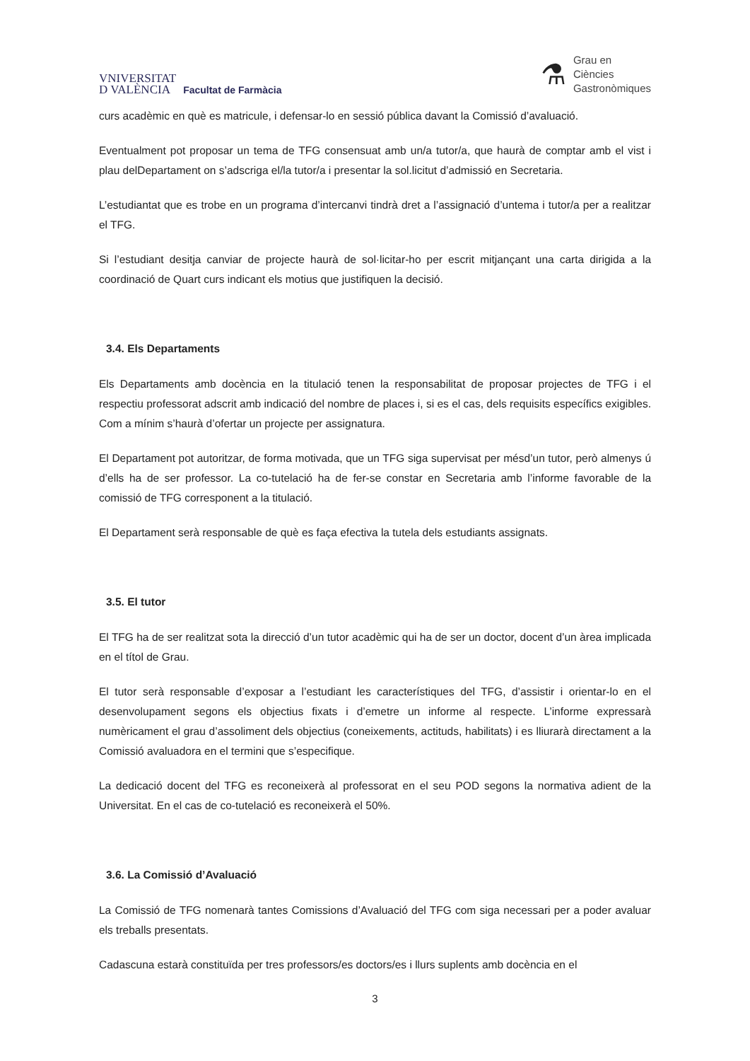VNIVERSITAT
D VALÈNCIA
Facultat de Farmàcia
⚗
Grau en
Ciències
Gastronòmiques
curs acadèmic en què es matricule, i defensar-lo en sessió pública davant la Comissió d’avaluació.
Eventualment pot proposar un tema de TFG consensuat amb un/a tutor/a, que haurà de comptar amb el vist i plau delDepartament on s’adscriga el/la tutor/a i presentar la sol.licitut d’admissió en Secretaria.
L’estudiantat que es trobe en un programa d’intercanvi tindrà dret a l’assignació d’untema i tutor/a per a realitzar el TFG.
Si l’estudiant desitja canviar de projecte haurà de sol·licitar-ho per escrit mitjançant una carta dirigida a la coordinació de Quart curs indicant els motius que justifiquen la decisió.
3.4. Els Departaments
Els Departaments amb docència en la titulació tenen la responsabilitat de proposar projectes de TFG i el respectiu professorat adscrit amb indicació del nombre de places i, si es el cas, dels requisits específics exigibles. Com a mínim s’haurà d’ofertar un projecte per assignatura.
El Departament pot autoritzar, de forma motivada, que un TFG siga supervisat per mésd’un tutor, però almenys ú d’ells ha de ser professor. La co-tutelació ha de fer-se constar en Secretaria amb l’informe favorable de la comissió de TFG corresponent a la titulació.
El Departament serà responsable de què es faça efectiva la tutela dels estudiants assignats.
3.5. El tutor
El TFG ha de ser realitzat sota la direcció d’un tutor acadèmic qui ha de ser un doctor, docent d’un àrea implicada en el títol de Grau.
El tutor serà responsable d’exposar a l’estudiant les característiques del TFG, d’assistir i orientar-lo en el desenvolupament segons els objectius fixats i d’emetre un informe al respecte. L’informe expressarà numèricament el grau d’assoliment dels objectius (coneixements, actituds, habilitats) i es lliurarà directament a la Comissió avaluadora en el termini que s’especifique.
La dedicació docent del TFG es reconeixerà al professorat en el seu POD segons la normativa adient de la Universitat. En el cas de co-tutelació es reconeixerà el 50%.
3.6. La Comissió d’Avaluació
La Comissió de TFG nomenarà tantes Comissions d’Avaluació del TFG com siga necessari per a poder avaluar els treballs presentats.
Cadascuna estarà constituïda per tres professors/es doctors/es i llurs suplents amb docència en el
3